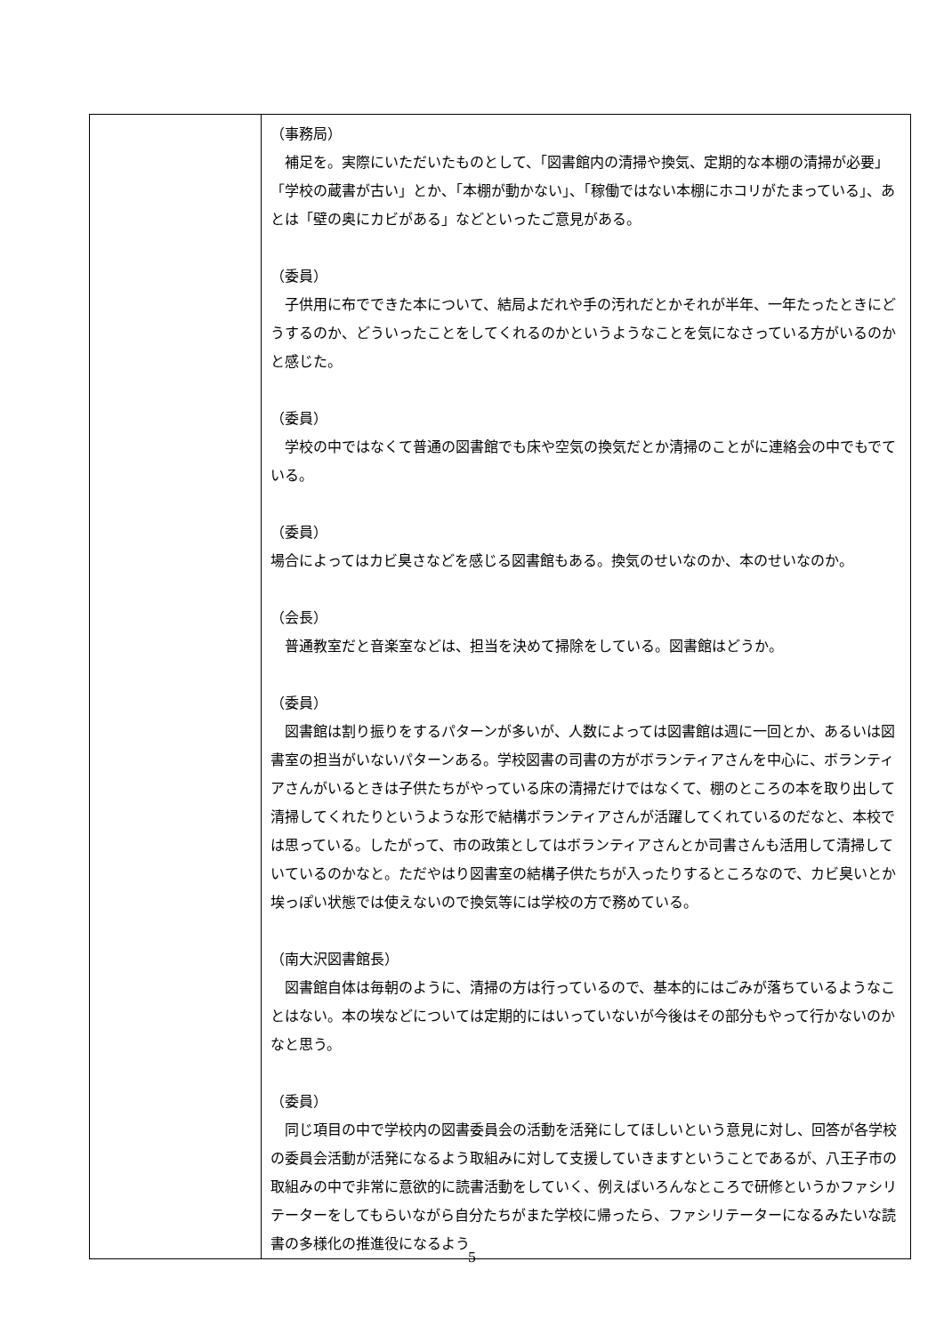| | （事務局） 補足を。実際にいただいたものとして、「図書館内の清掃や換気、定期的な本棚の清掃が必要」「学校の蔵書が古い」とか、「本棚が動かない」、「稼働ではない本棚にホコリがたまっている」、あとは「壁の奥にカビがある」などといったご意見がある。 （委員） 子供用に布でできた本について、結局よだれや手の汚れだとかそれが半年、一年たったときにどうするのか、どういったことをしてくれるのかというようなことを気になさっている方がいるのかと感じた。 （委員） 学校の中ではなくて普通の図書館でも床や空気の換気だとか清掃のことがに連絡会の中でもでている。 （委員） 場合によってはカビ臭さなどを感じる図書館もある。換気のせいなのか、本のせいなのか。 （会長） 普通教室だと音楽室などは、担当を決めて掃除をしている。図書館はどうか。 （委員） 図書館は割り振りをするパターンが多いが、人数によっては図書館は週に一回とか、あるいは図書室の担当がいないパターンある。学校図書の司書の方がボランティアさんを中心に、ボランティアさんがいるときは子供たちがやっている床の清掃だけではなくて、棚のところの本を取り出して清掃してくれたりというような形で結構ボランティアさんが活躍してくれているのだなと、本校では思っている。したがって、市の政策としてはボランティアさんとか司書さんも活用して清掃していているのかなと。ただやはり図書室の結構子供たちが入ったりするところなので、カビ臭いとか埃っぽい状態では使えないので換気等には学校の方で務めている。 （南大沢図書館長） 図書館自体は毎朝のように、清掃の方は行っているので、基本的にはごみが落ちているようなことはない。本の埃などについては定期的にはいっていないが今後はその部分もやって行かないのかなと思う。 （委員） 同じ項目の中で学校内の図書委員会の活動を活発にしてほしいという意見に対し、回答が各学校の委員会活動が活発になるよう取組みに対して支援していきますということであるが、八王子市の取組みの中で非常に意欲的に読書活動をしていく、例えばいろんなところで研修というかファシリテーターをしてもらいながら自分たちがまた学校に帰ったら、ファシリテーターになるみたいな読書の多様化の推進役になるよう |
5